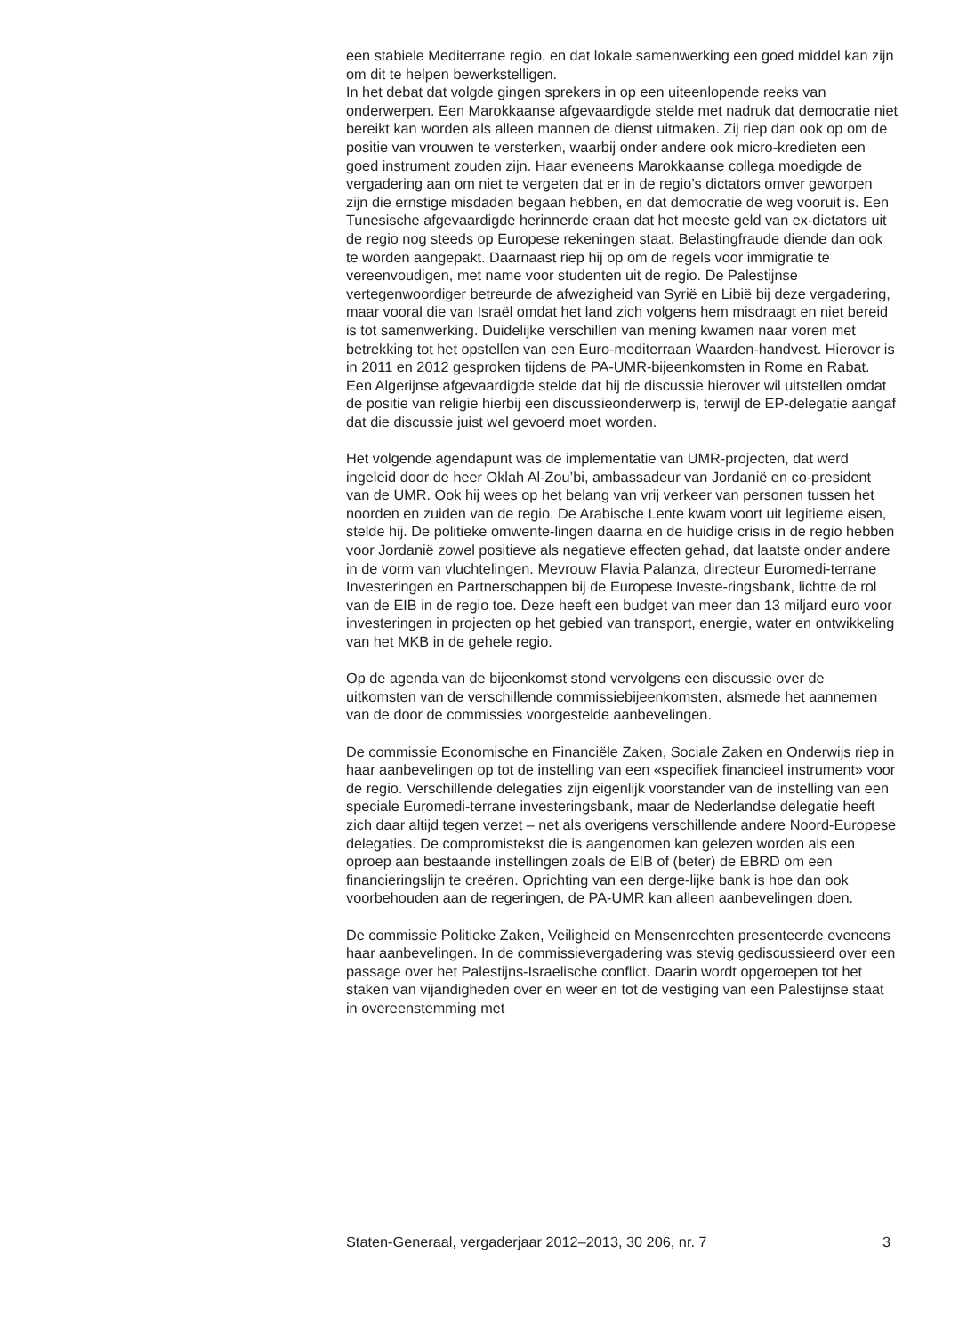een stabiele Mediterrane regio, en dat lokale samenwerking een goed middel kan zijn om dit te helpen bewerkstelligen.
In het debat dat volgde gingen sprekers in op een uiteenlopende reeks van onderwerpen. Een Marokkaanse afgevaardigde stelde met nadruk dat democratie niet bereikt kan worden als alleen mannen de dienst uitmaken. Zij riep dan ook op om de positie van vrouwen te versterken, waarbij onder andere ook micro-kredieten een goed instrument zouden zijn. Haar eveneens Marokkaanse collega moedigde de vergadering aan om niet te vergeten dat er in de regio’s dictators omver geworpen zijn die ernstige misdaden begaan hebben, en dat democratie de weg vooruit is. Een Tunesische afgevaardigde herinnerde eraan dat het meeste geld van ex-dictators uit de regio nog steeds op Europese rekeningen staat. Belastingfraude diende dan ook te worden aangepakt. Daarnaast riep hij op om de regels voor immigratie te vereenvoudigen, met name voor studenten uit de regio. De Palestijnse vertegenwoordiger betreurde de afwezigheid van Syrië en Libië bij deze vergadering, maar vooral die van Israël omdat het land zich volgens hem misdraagt en niet bereid is tot samenwerking. Duidelijke verschillen van mening kwamen naar voren met betrekking tot het opstellen van een Euro-mediterraan Waarden-handvest. Hierover is in 2011 en 2012 gesproken tijdens de PA-UMR-bijeenkomsten in Rome en Rabat. Een Algerijnse afgevaardigde stelde dat hij de discussie hierover wil uitstellen omdat de positie van religie hierbij een discussieonderwerp is, terwijl de EP-delegatie aangaf dat die discussie juist wel gevoerd moet worden.
Het volgende agendapunt was de implementatie van UMR-projecten, dat werd ingeleid door de heer Oklah Al-Zou’bi, ambassadeur van Jordanië en co-president van de UMR. Ook hij wees op het belang van vrij verkeer van personen tussen het noorden en zuiden van de regio. De Arabische Lente kwam voort uit legitieme eisen, stelde hij. De politieke omwente-lingen daarna en de huidige crisis in de regio hebben voor Jordanië zowel positieve als negatieve effecten gehad, dat laatste onder andere in de vorm van vluchtelingen. Mevrouw Flavia Palanza, directeur Euromedi-terrane Investeringen en Partnerschappen bij de Europese Investe-ringsbank, lichtte de rol van de EIB in de regio toe. Deze heeft een budget van meer dan 13 miljard euro voor investeringen in projecten op het gebied van transport, energie, water en ontwikkeling van het MKB in de gehele regio.
Op de agenda van de bijeenkomst stond vervolgens een discussie over de uitkomsten van de verschillende commissiebijeenkomsten, alsmede het aannemen van de door de commissies voorgestelde aanbevelingen.
De commissie Economische en Financiële Zaken, Sociale Zaken en Onderwijs riep in haar aanbevelingen op tot de instelling van een «specifiek financieel instrument» voor de regio. Verschillende delegaties zijn eigenlijk voorstander van de instelling van een speciale Euromedi-terrane investeringsbank, maar de Nederlandse delegatie heeft zich daar altijd tegen verzet – net als overigens verschillende andere Noord-Europese delegaties. De compromistekst die is aangenomen kan gelezen worden als een oproep aan bestaande instellingen zoals de EIB of (beter) de EBRD om een financieringslijn te creëren. Oprichting van een derge-lijke bank is hoe dan ook voorbehouden aan de regeringen, de PA-UMR kan alleen aanbevelingen doen.
De commissie Politieke Zaken, Veiligheid en Mensenrechten presenteerde eveneens haar aanbevelingen. In de commissievergadering was stevig gediscussieerd over een passage over het Palestijns-Israelische conflict. Daarin wordt opgeroepen tot het staken van vijandigheden over en weer en tot de vestiging van een Palestijnse staat in overeenstemming met
Staten-Generaal, vergaderjaar 2012–2013, 30 206, nr. 7 3